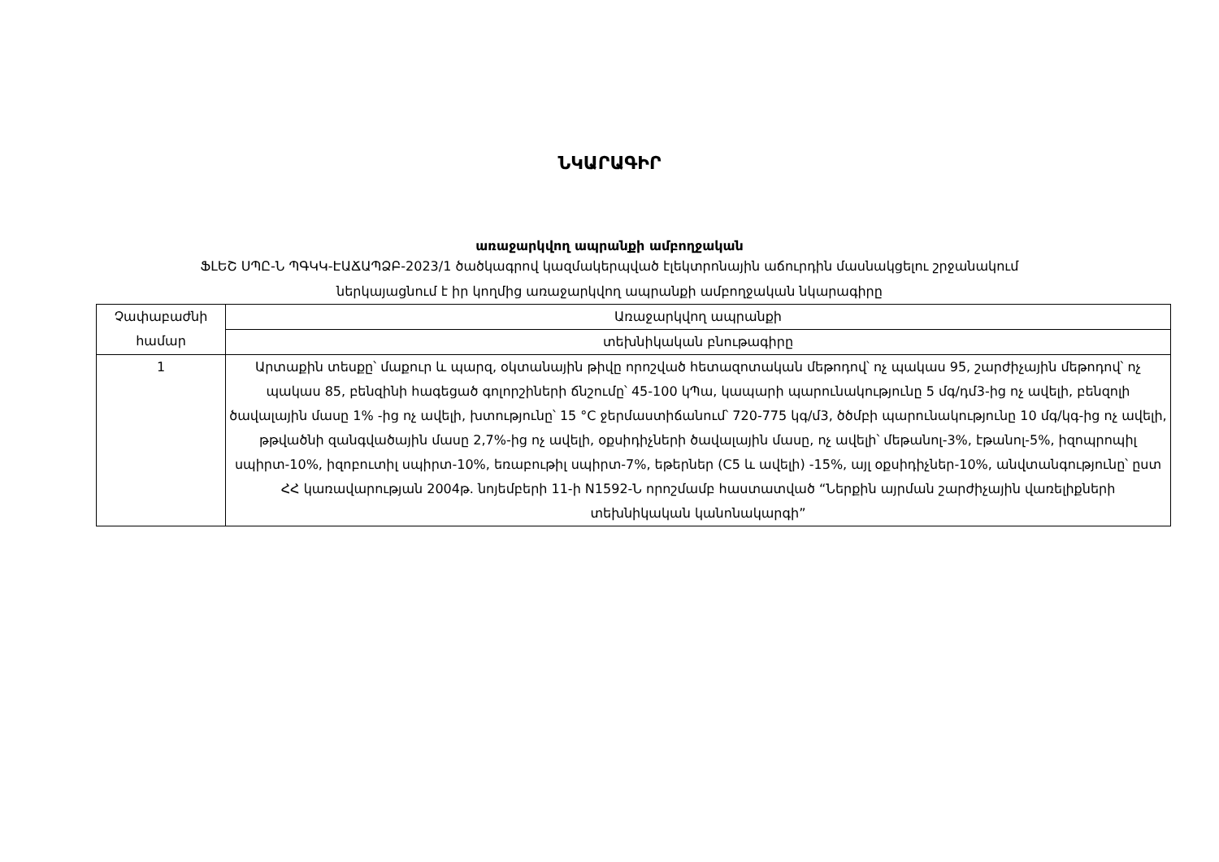ՆԿԱՐԱԳԻՐ
առաջարկվող ապրանքի ամբողջական
ՖԼԵՇ ՍՊԸ-Ն ՊԳԿԿ-ԷԱՃԱՊՁԲ-2023/1 ծածկագրով կազմակերպված էլեկտրոնային աճուրդին մասնակցելու շրջանակում
ներկայացնում է իր կողմից առաջարկվող ապրանքի ամբողջական նկարագիրը
| Չափաբաժնի համար | Առաջարկվող ապրանքի |
| | տեխնիկական բնութագիրը |
| 1 | Արտաքին տեսքը՝ մաքուր և պարզ, օկտանային թիվը որոշված հետազոտական մեթոդով՝ ոչ պակաս 95, շարժիչային մեթոդով՝ ոչ պակաս 85, բենզինի հագեցած գոլորշիների ճնշումը՝ 45-100 կՊա, կապարի պարունակությունը 5 մգ/դմ3-ից ոչ ավելի, բենզոլի ծավալային մասը 1% -ից ոչ ավելի, խտությունը՝ 15 °C ջերմաստիճանում՝ 720-775 կգ/մ3, ծծմբի պարունակությունը 10 մգ/կգ-ից ոչ ավելի, թթվածնի զանգվածային մասը 2,7%-ից ոչ ավելի, օքսիդիչների ծավալային մասը, ոչ ավելի՝ մեթանոլ-3%, էթանոլ-5%, իզոպրոպիլ սպիրտ-10%, իզոբուտիլ սպիրտ-10%, եռաբութիլ սպիրտ-7%, եթերներ (C5 և ավելի) -15%, այլ օքսիդիչներ-10%, անվտանգությունը՝ ըստ ՀՀ կառավարության 2004թ. նոյեմբերի 11-ի N1592-Ն որոշմամբ հաստատված “Ներքին այրման շարժիչային վառելիքների տեխնիկական կանոնակարգի” |